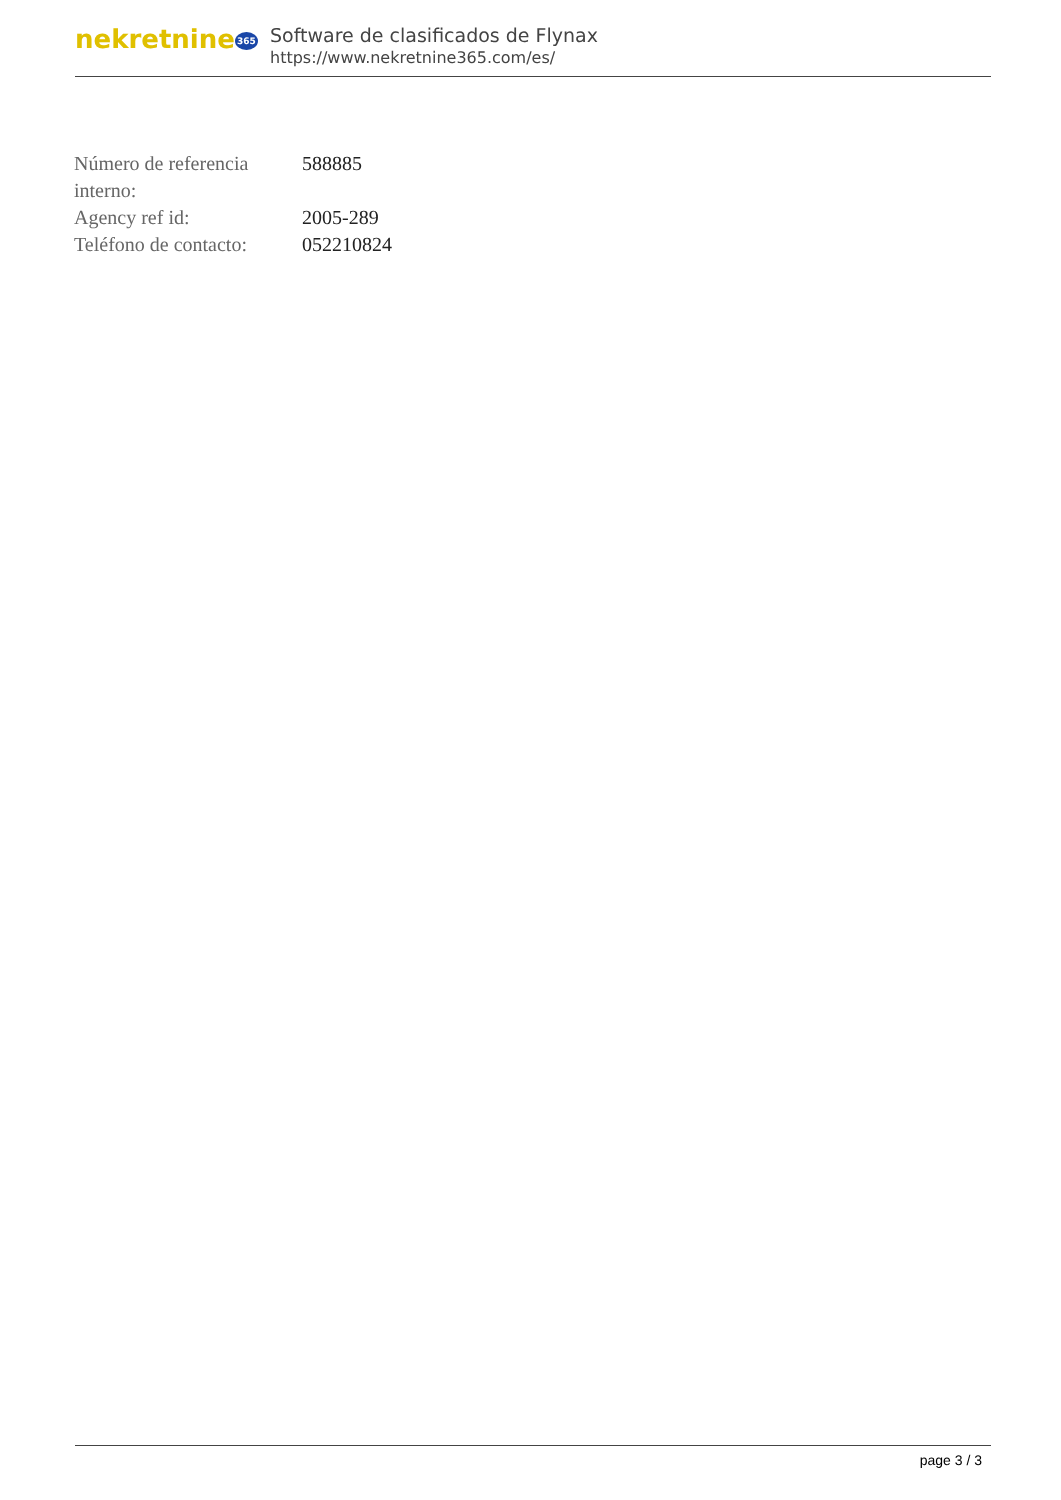nekretnine365
Software de clasificados de Flynax
https://www.nekretnine365.com/es/
| Número de referencia interno: | 588885 |
| Agency ref id: | 2005-289 |
| Teléfono de contacto: | 052210824 |
page 3 / 3